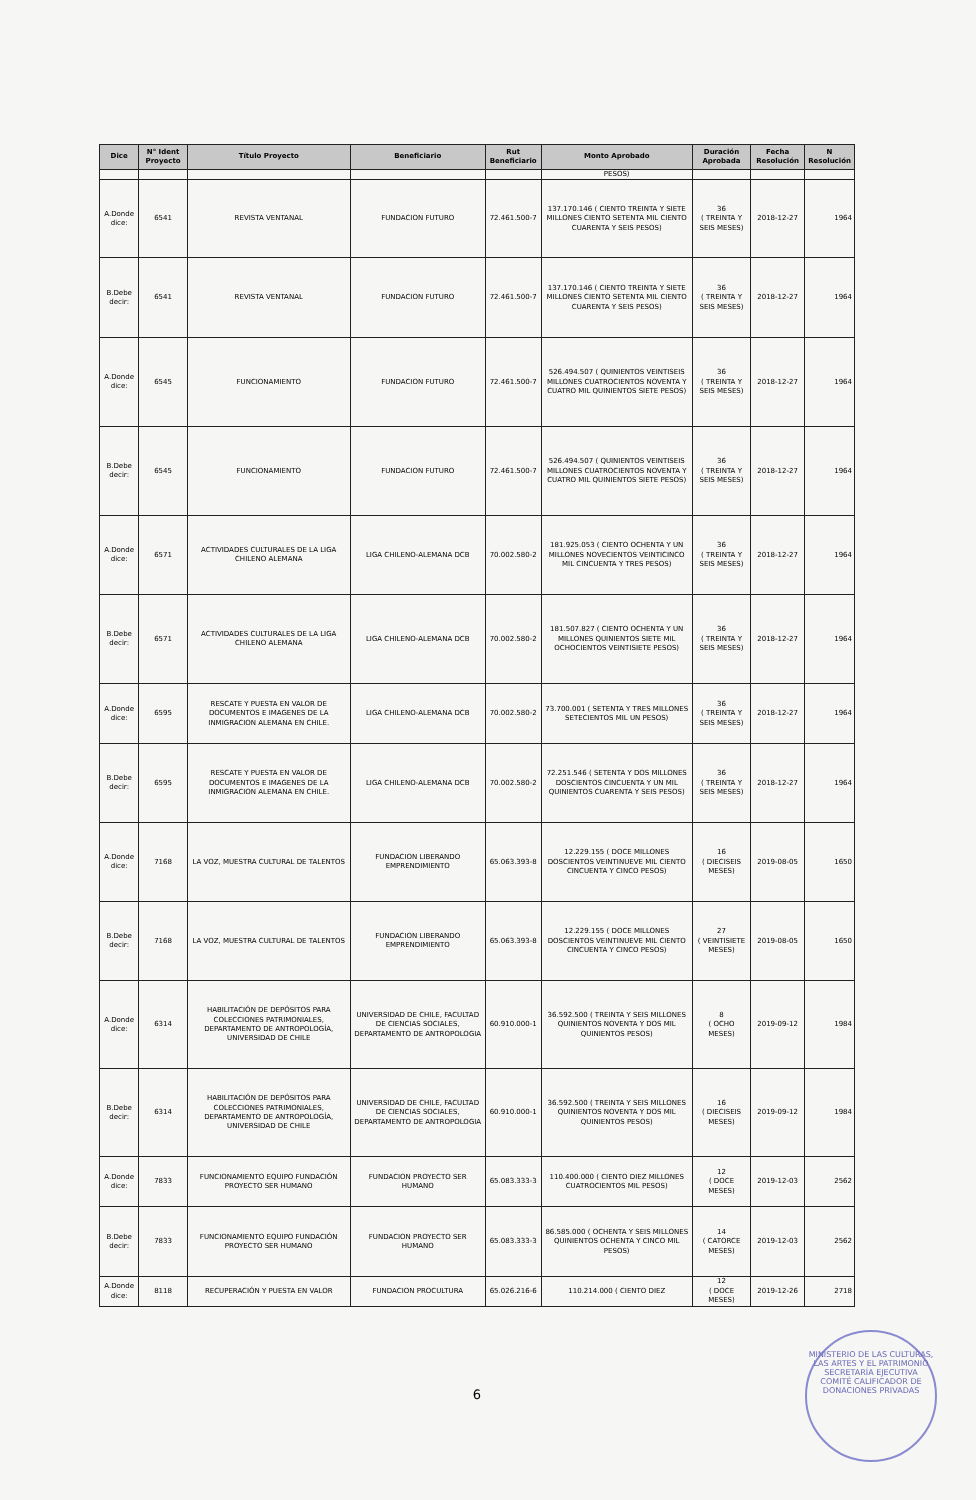| Dice | N° Ident Proyecto | Título Proyecto | Beneficiario | Rut Beneficiario | Monto Aprobado | Duración Aprobada | Fecha Resolución | N Resolución |
| --- | --- | --- | --- | --- | --- | --- | --- | --- |
| | | | | | PESOS) | | | |
| A.Donde dice: | 6541 | REVISTA VENTANAL | FUNDACION FUTURO | 72.461.500-7 | 137.170.146 ( CIENTO TREINTA Y SIETE MILLONES CIENTO SETENTA MIL CIENTO CUARENTA Y SEIS PESOS) | 36 ( TREINTA Y SEIS MESES) | 2018-12-27 | 1964 |
| B.Debe decir: | 6541 | REVISTA VENTANAL | FUNDACION FUTURO | 72.461.500-7 | 137.170.146 ( CIENTO TREINTA Y SIETE MILLONES CIENTO SETENTA MIL CIENTO CUARENTA Y SEIS PESOS) | 36 ( TREINTA Y SEIS MESES) | 2018-12-27 | 1964 |
| A.Donde dice: | 6545 | FUNCIONAMIENTO | FUNDACION FUTURO | 72.461.500-7 | 526.494.507 ( QUINIENTOS VEINTISEIS MILLONES CUATROCIENTOS NOVENTA Y CUATRO MIL QUINIENTOS SIETE PESOS) | 36 ( TREINTA Y SEIS MESES) | 2018-12-27 | 1964 |
| B.Debe decir: | 6545 | FUNCIONAMIENTO | FUNDACION FUTURO | 72.461.500-7 | 526.494.507 ( QUINIENTOS VEINTISEIS MILLONES CUATROCIENTOS NOVENTA Y CUATRO MIL QUINIENTOS SIETE PESOS) | 36 ( TREINTA Y SEIS MESES) | 2018-12-27 | 1964 |
| A.Donde dice: | 6571 | ACTIVIDADES CULTURALES DE LA LIGA CHILENO ALEMANA | LIGA CHILENO-ALEMANA DCB | 70.002.580-2 | 181.925.053 ( CIENTO OCHENTA Y UN MILLONES NOVECIENTOS VEINTICINCO MIL CINCUENTA Y TRES PESOS) | 36 ( TREINTA Y SEIS MESES) | 2018-12-27 | 1964 |
| B.Debe decir: | 6571 | ACTIVIDADES CULTURALES DE LA LIGA CHILENO ALEMANA | LIGA CHILENO-ALEMANA DCB | 70.002.580-2 | 181.507.827 ( CIENTO OCHENTA Y UN MILLONES QUINIENTOS SIETE MIL OCHOCIENTOS VEINTISIETE PESOS) | 36 ( TREINTA Y SEIS MESES) | 2018-12-27 | 1964 |
| A.Donde dice: | 6595 | RESCATE Y PUESTA EN VALOR DE DOCUMENTOS E IMAGENES DE LA INMIGRACION ALEMANA EN CHILE. | LIGA CHILENO-ALEMANA DCB | 70.002.580-2 | 73.700.001 ( SETENTA Y TRES MILLONES SETECIENTOS MIL UN PESOS) | 36 ( TREINTA Y SEIS MESES) | 2018-12-27 | 1964 |
| B.Debe decir: | 6595 | RESCATE Y PUESTA EN VALOR DE DOCUMENTOS E IMAGENES DE LA INMIGRACION ALEMANA EN CHILE. | LIGA CHILENO-ALEMANA DCB | 70.002.580-2 | 72.251.546 ( SETENTA Y DOS MILLONES DOSCIENTOS CINCUENTA Y UN MIL QUINIENTOS CUARENTA Y SEIS PESOS) | 36 ( TREINTA Y SEIS MESES) | 2018-12-27 | 1964 |
| A.Donde dice: | 7168 | LA VOZ, MUESTRA CULTURAL DE TALENTOS | FUNDACION LIBERANDO EMPRENDIMIENTO | 65.063.393-8 | 12.229.155 ( DOCE MILLONES DOSCIENTOS VEINTINUEVE MIL CIENTO CINCUENTA Y CINCO PESOS) | 16 ( DIECISEIS MESES) | 2019-08-05 | 1650 |
| B.Debe decir: | 7168 | LA VOZ, MUESTRA CULTURAL DE TALENTOS | FUNDACION LIBERANDO EMPRENDIMIENTO | 65.063.393-8 | 12.229.155 ( DOCE MILLONES DOSCIENTOS VEINTINUEVE MIL CIENTO CINCUENTA Y CINCO PESOS) | 27 ( VEINTISIETE MESES) | 2019-08-05 | 1650 |
| A.Donde dice: | 6314 | HABILITACIÓN DE DEPÓSITOS PARA COLECCIONES PATRIMONIALES, DEPARTAMENTO DE ANTROPOLOGÍA, UNIVERSIDAD DE CHILE | UNIVERSIDAD DE CHILE, FACULTAD DE CIENCIAS SOCIALES, DEPARTAMENTO DE ANTROPOLOGIA | 60.910.000-1 | 36.592.500 ( TREINTA Y SEIS MILLONES QUINIENTOS NOVENTA Y DOS MIL QUINIENTOS PESOS) | 8 ( OCHO MESES) | 2019-09-12 | 1984 |
| B.Debe decir: | 6314 | HABILITACIÓN DE DEPÓSITOS PARA COLECCIONES PATRIMONIALES, DEPARTAMENTO DE ANTROPOLOGÍA, UNIVERSIDAD DE CHILE | UNIVERSIDAD DE CHILE, FACULTAD DE CIENCIAS SOCIALES, DEPARTAMENTO DE ANTROPOLOGIA | 60.910.000-1 | 36.592.500 ( TREINTA Y SEIS MILLONES QUINIENTOS NOVENTA Y DOS MIL QUINIENTOS PESOS) | 16 ( DIECISEIS MESES) | 2019-09-12 | 1984 |
| A.Donde dice: | 7833 | FUNCIONAMIENTO EQUIPO FUNDACIÓN PROYECTO SER HUMANO | FUNDACION PROYECTO SER HUMANO | 65.083.333-3 | 110.400.000 ( CIENTO DIEZ MILLONES CUATROCIENTOS MIL PESOS) | 12 ( DOCE MESES) | 2019-12-03 | 2562 |
| B.Debe decir: | 7833 | FUNCIONAMIENTO EQUIPO FUNDACIÓN PROYECTO SER HUMANO | FUNDACION PROYECTO SER HUMANO | 65.083.333-3 | 86.585.000 ( OCHENTA Y SEIS MILLONES QUINIENTOS OCHENTA Y CINCO MIL PESOS) | 14 ( CATORCE MESES) | 2019-12-03 | 2562 |
| A.Donde dice: | 8118 | RECUPERACIÓN Y PUESTA EN VALOR | FUNDACION PROCULTURA | 65.026.216-6 | 110.214.000 ( CIENTO DIEZ | 12 ( DOCE MESES) | 2019-12-26 | 2718 |
6
MINISTERIO DE LAS CULTURAS, LAS ARTES Y EL PATRIMONIO
SECRETARÍA EJECUTIVA
COMITÉ CALIFICADOR DE DONACIONES PRIVADAS